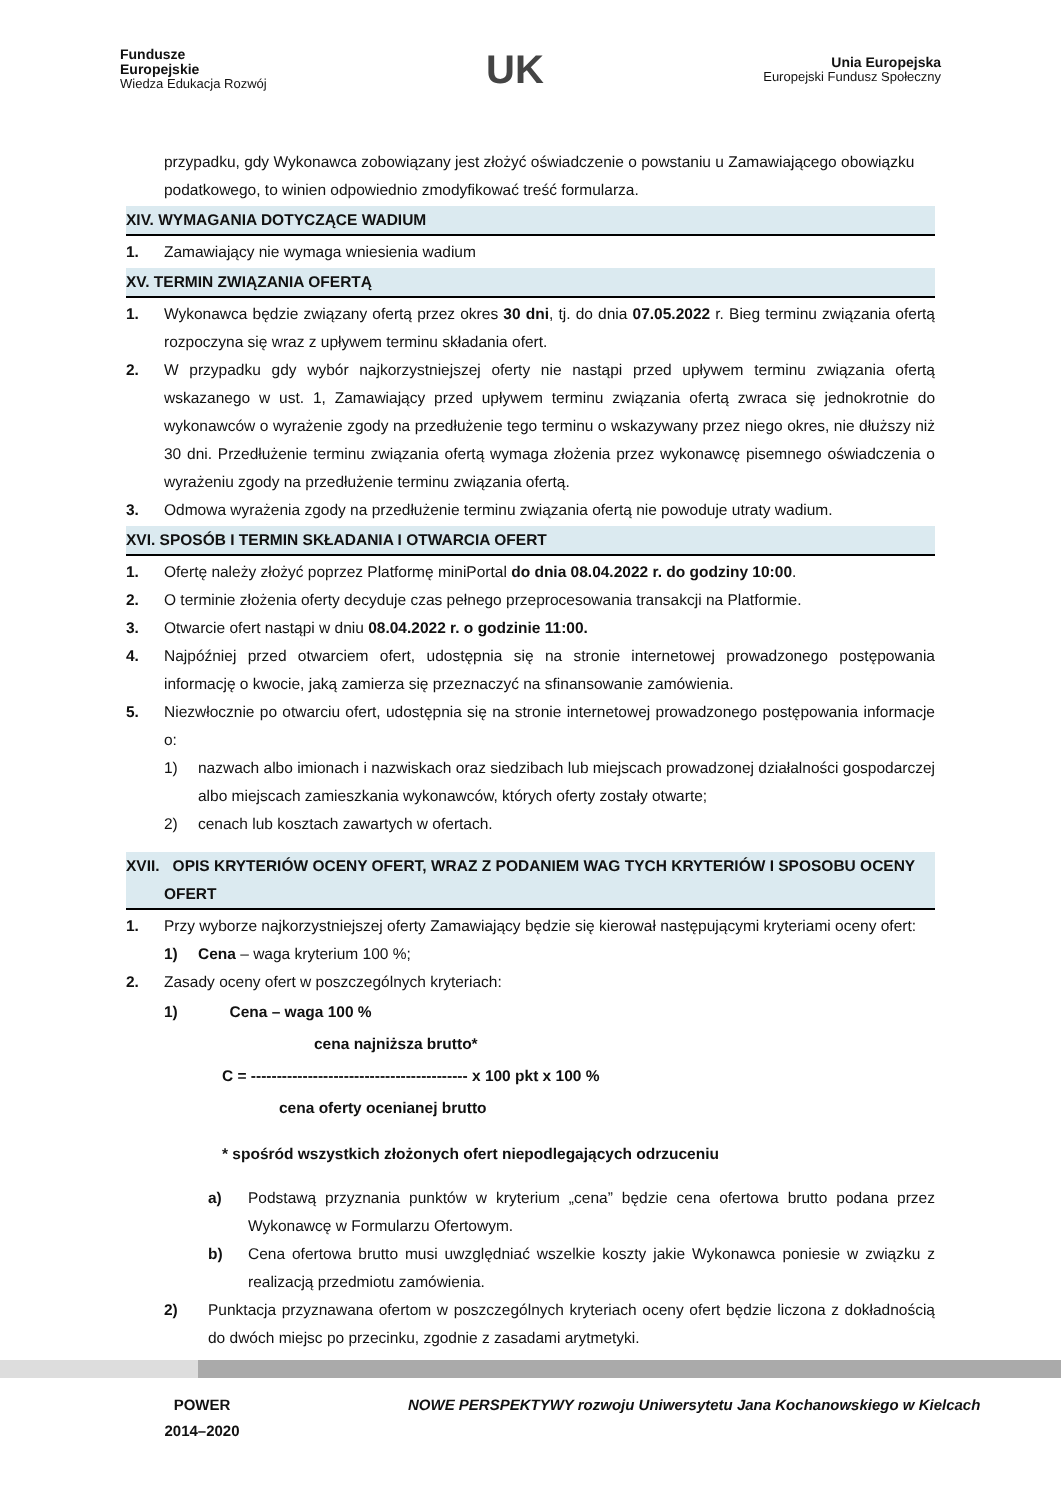Fundusze
Europejskie
Wiedza Edukacja Rozwój
UK
Unia Europejska
Europejski Fundusz Społeczny
przypadku, gdy Wykonawca zobowiązany jest złożyć oświadczenie o powstaniu u Zamawiającego obowiązku podatkowego, to winien odpowiednio zmodyfikować treść formularza.
XIV. WYMAGANIA DOTYCZĄCE WADIUM
1. Zamawiający nie wymaga wniesienia wadium
XV. TERMIN ZWIĄZANIA OFERTĄ
1. Wykonawca będzie związany ofertą przez okres 30 dni, tj. do dnia 07.05.2022 r. Bieg terminu związania ofertą rozpoczyna się wraz z upływem terminu składania ofert.
2. W przypadku gdy wybór najkorzystniejszej oferty nie nastąpi przed upływem terminu związania ofertą wskazanego w ust. 1, Zamawiający przed upływem terminu związania ofertą zwraca się jednokrotnie do wykonawców o wyrażenie zgody na przedłużenie tego terminu o wskazywany przez niego okres, nie dłuższy niż 30 dni. Przedłużenie terminu związania ofertą wymaga złożenia przez wykonawcę pisemnego oświadczenia o wyrażeniu zgody na przedłużenie terminu związania ofertą.
3. Odmowa wyrażenia zgody na przedłużenie terminu związania ofertą nie powoduje utraty wadium.
XVI. SPOSÓB I TERMIN SKŁADANIA I OTWARCIA OFERT
1. Ofertę należy złożyć poprzez Platformę miniPortal do dnia 08.04.2022 r. do godziny 10:00.
2. O terminie złożenia oferty decyduje czas pełnego przeprocesowania transakcji na Platformie.
3. Otwarcie ofert nastąpi w dniu 08.04.2022 r. o godzinie 11:00.
4. Najpóźniej przed otwarciem ofert, udostępnia się na stronie internetowej prowadzonego postępowania informację o kwocie, jaką zamierza się przeznaczyć na sfinansowanie zamówienia.
5. Niezwłocznie po otwarciu ofert, udostępnia się na stronie internetowej prowadzonego postępowania informacje o:
1) nazwach albo imionach i nazwiskach oraz siedzibach lub miejscach prowadzonej działalności gospodarczej albo miejscach zamieszkania wykonawców, których oferty zostały otwarte;
2) cenach lub kosztach zawartych w ofertach.
XVII. OPIS KRYTERIÓW OCENY OFERT, WRAZ Z PODANIEM WAG TYCH KRYTERIÓW I SPOSOBU OCENY OFERT
1. Przy wyborze najkorzystniejszej oferty Zamawiający będzie się kierował następującymi kryteriami oceny ofert:
1) Cena – waga kryterium 100 %;
2. Zasady oceny ofert w poszczególnych kryteriach:
1) Cena – waga 100 %
cena najniższa brutto*
C = ------------------------------------------ x 100 pkt x 100 %
cena oferty ocenianej brutto
* spośród wszystkich złożonych ofert niepodlegających odrzuceniu
a) Podstawą przyznania punktów w kryterium „cena” będzie cena ofertowa brutto podana przez Wykonawcę w Formularzu Ofertowym.
b) Cena ofertowa brutto musi uwzględniać wszelkie koszty jakie Wykonawca poniesie w związku z realizacją przedmiotu zamówienia.
2) Punktacja przyznawana ofertom w poszczególnych kryteriach oceny ofert będzie liczona z dokładnością do dwóch miejsc po przecinku, zgodnie z zasadami arytmetyki.
POWER
2014–2020
NOWE PERSPEKTYWY rozwoju Uniwersytetu Jana Kochanowskiego w Kielcach